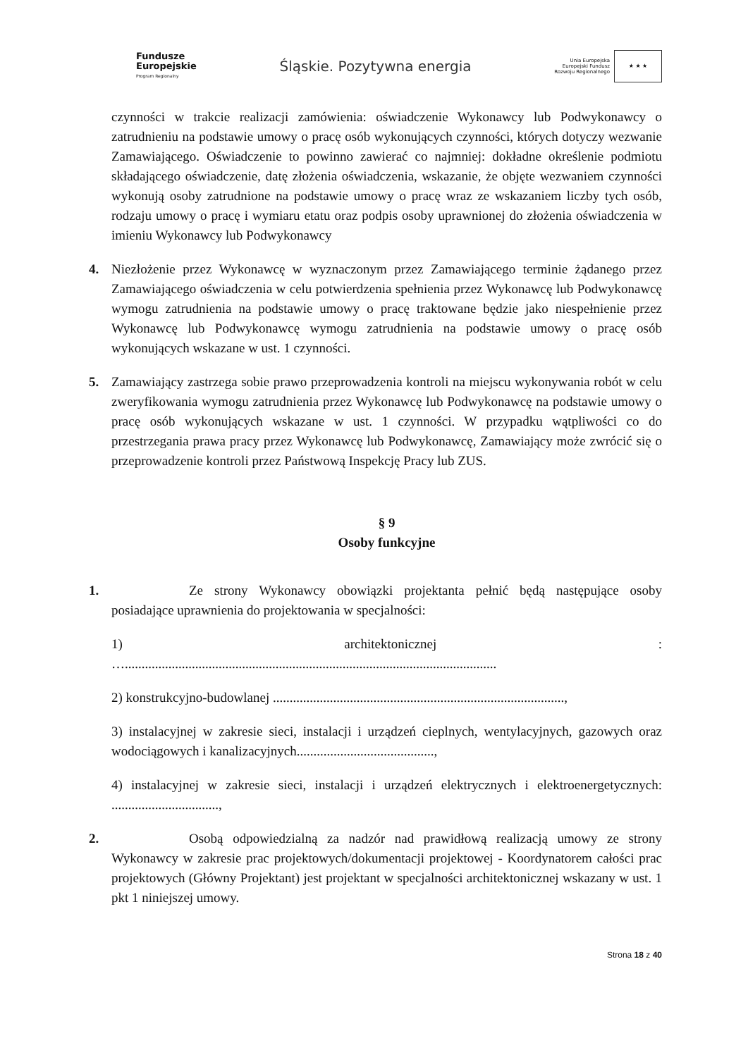Fundusze
Europejskie
Program Regionalny
Śląskie. Pozytywna energia
Unia Europejska
Europejski Fundusz
Rozwoju Regionalnego
★ ★ ★
czynności w trakcie realizacji zamówienia: oświadczenie Wykonawcy lub Podwykonawcy o zatrudnieniu na podstawie umowy o pracę osób wykonujących czynności, których dotyczy wezwanie Zamawiającego. Oświadczenie to powinno zawierać co najmniej: dokładne określenie podmiotu składającego oświadczenie, datę złożenia oświadczenia, wskazanie, że objęte wezwaniem czynności wykonują osoby zatrudnione na podstawie umowy o pracę wraz ze wskazaniem liczby tych osób, rodzaju umowy o pracę i wymiaru etatu oraz podpis osoby uprawnionej do złożenia oświadczenia w imieniu Wykonawcy lub Podwykonawcy
4. Niezłożenie przez Wykonawcę w wyznaczonym przez Zamawiającego terminie żądanego przez Zamawiającego oświadczenia w celu potwierdzenia spełnienia przez Wykonawcę lub Podwykonawcę wymogu zatrudnienia na podstawie umowy o pracę traktowane będzie jako niespełnienie przez Wykonawcę lub Podwykonawcę wymogu zatrudnienia na podstawie umowy o pracę osób wykonujących wskazane w ust. 1 czynności.
5. Zamawiający zastrzega sobie prawo przeprowadzenia kontroli na miejscu wykonywania robót w celu zweryfikowania wymogu zatrudnienia przez Wykonawcę lub Podwykonawcę na podstawie umowy o pracę osób wykonujących wskazane w ust. 1 czynności. W przypadku wątpliwości co do przestrzegania prawa pracy przez Wykonawcę lub Podwykonawcę, Zamawiający może zwrócić się o przeprowadzenie kontroli przez Państwową Inspekcję Pracy lub ZUS.
§ 9
Osoby funkcyjne
1. Ze strony Wykonawcy obowiązki projektanta pełnić będą następujące osoby posiadające uprawnienia do projektowania w specjalności:
1) architektonicznej :
…...............................................................................................................
2) konstrukcyjno-budowlanej .......................................................................................,
3) instalacyjnej w zakresie sieci, instalacji i urządzeń cieplnych, wentylacyjnych, gazowych oraz wodociągowych i kanalizacyjnych.........................................,
4) instalacyjnej w zakresie sieci, instalacji i urządzeń elektrycznych i elektroenergetycznych: ................................,
2. Osobą odpowiedzialną za nadzór nad prawidłową realizacją umowy ze strony Wykonawcy w zakresie prac projektowych/dokumentacji projektowej - Koordynatorem całości prac projektowych (Główny Projektant) jest projektant w specjalności architektonicznej wskazany w ust. 1 pkt 1 niniejszej umowy.
Strona 18 z 40